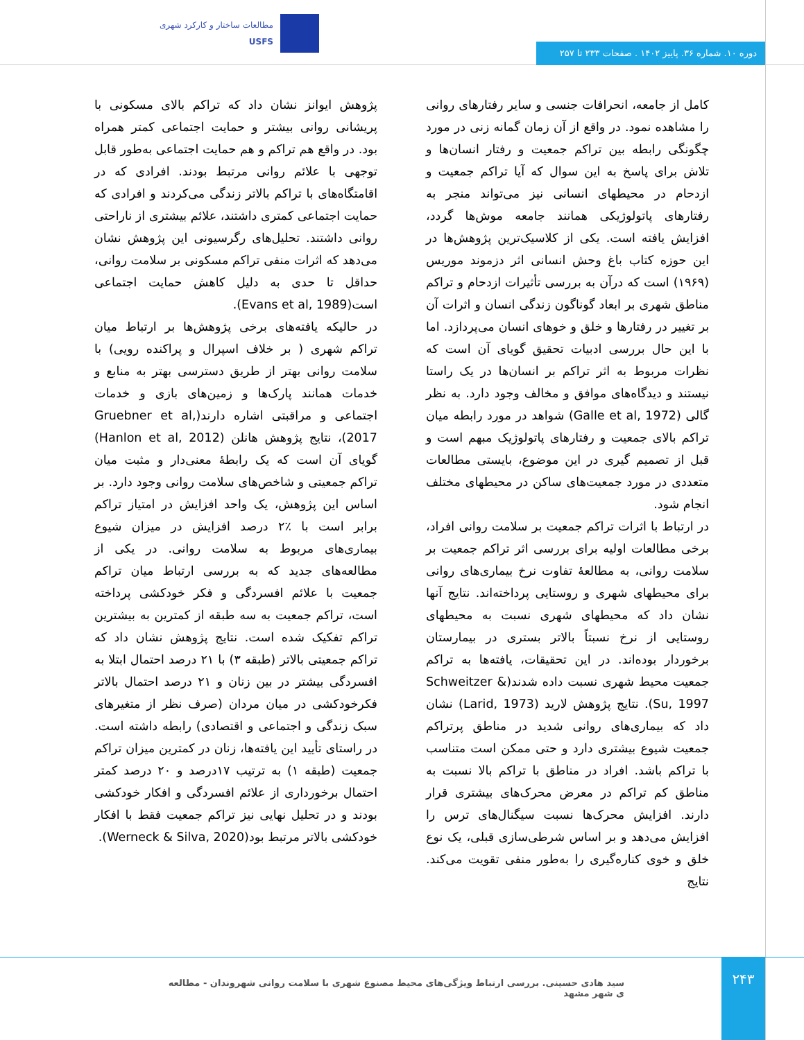مطالعات ساختار و کارکرد شهری
USFS
دوره ۱۰. شماره ۳۶. پاییز ۱۴۰۲ . صفحات ۲۳۳ تا ۲۵۷
کامل از جامعه، انحرافات جنسی و سایر رفتارهای روانی را مشاهده نمود. در واقع از آن زمان گمانه زنی در مورد چگونگی رابطه بین تراکم جمعیت و رفتار انسان‌ها و تلاش برای پاسخ به این سوال که آیا تراکم جمعیت و ازدحام در محیطهای انسانی نیز می‌تواند منجر به رفتارهای پاتولوژیکی همانند جامعه موش‌ها گردد، افزایش یافته است. یکی از کلاسیک‌ترین پژوهش‌ها در این حوزه کتاب باغ وحش انسانی اثر دزموند موریس (۱۹۶۹) است که درآن به بررسی تأثیرات ازدحام و تراکم مناطق شهری بر ابعاد گوناگون زندگی انسان و اثرات آن بر تغییر در رفتارها و خلق و خوهای انسان می‌پردازد. اما با این حال بررسی ادبیات تحقیق گویای آن است که نظرات مربوط به اثر تراکم بر انسان‌ها در یک راستا نیستند و دیدگاه‌های موافق و مخالف وجود دارد. به نظر گالی (Galle et al, 1972) شواهد در مورد رابطه میان تراکم بالای جمعیت و رفتارهای پاتولوژیک مبهم است و قبل از تصمیم گیری در این موضوع، بایستی مطالعات متعددی در مورد جمعیت‌های ساکن در محیطهای مختلف انجام شود.
در ارتباط با اثرات تراکم جمعیت بر سلامت روانی افراد، برخی مطالعات اولیه برای بررسی اثر تراکم جمعیت بر سلامت روانی، به مطالعهٔ تفاوت نرخ بیماری‌های روانی برای محیطهای شهری و روستایی پرداخته‌اند. نتایج آنها نشان داد که محیطهای شهری نسبت به محیطهای روستایی از نرخ نسبتاً بالاتر بستری در بیمارستان برخوردار بوده‌اند. در این تحقیقات، یافته‌ها به تراکم جمعیت محیط شهری نسبت داده شدند(Schweitzer & Su, 1997). نتایج پژوهش لارید (Larid, 1973) نشان داد که بیماری‌های روانی شدید در مناطق پرتراکم جمعیت شیوع بیشتری دارد و حتی ممکن است متناسب با تراکم باشد. افراد در مناطق با تراکم بالا نسبت به مناطق کم تراکم در معرض محرک‌های بیشتری قرار دارند. افزایش محرک‌ها نسبت سیگنال‌های ترس را افزایش می‌دهد و بر اساس شرطی‌سازی قبلی، یک نوع خلق و خوی کناره‌گیری را به‌طور منفی تقویت می‌کند. نتایج
پژوهش ایوانز نشان داد که تراکم بالای مسکونی با پریشانی روانی بیشتر و حمایت اجتماعی کمتر همراه بود. در واقع هم تراکم و هم حمایت اجتماعی به‌طور قابل توجهی با علائم روانی مرتبط بودند. افرادی که در اقامتگاه‌های با تراکم بالاتر زندگی می‌کردند و افرادی که حمایت اجتماعی کمتری داشتند، علائم بیشتری از ناراحتی روانی داشتند. تحلیل‌های رگرسیونی این پژوهش نشان می‌دهد که اثرات منفی تراکم مسکونی بر سلامت روانی، حداقل تا حدی به دلیل کاهش حمایت اجتماعی است(Evans et al, 1989).
در حالیکه یافته‌های برخی پژوهش‌ها بر ارتباط میان تراکم شهری ( بر خلاف اسپرال و پراکنده رویی) با سلامت روانی بهتر از طریق دسترسی بهتر به منابع و خدمات همانند پارک‌ها و زمین‌های بازی و خدمات اجتماعی و مراقبتی اشاره دارند(Gruebner et al, 2017)، نتایج پژوهش هانلن (Hanlon et al, 2012) گویای آن است که یک رابطهٔ معنی‌دار و مثبت میان تراکم جمعیتی و شاخص‌های سلامت روانی وجود دارد. بر اساس این پژوهش، یک واحد افزایش در امتیاز تراکم برابر است با ٪۲ درصد افزایش در میزان شیوع بیماری‌های مربوط به سلامت روانی. در یکی از مطالعه‌های جدید که به بررسی ارتباط میان تراکم جمعیت با علائم افسردگی و فکر خودکشی پرداخته است، تراکم جمعیت به سه طبقه از کمترین به بیشترین تراکم تفکیک شده است. نتایج پژوهش نشان داد که تراکم جمعیتی بالاتر (طبقه ۳) با ۲۱ درصد احتمال ابتلا به افسردگی بیشتر در بین زنان و ۲۱ درصد احتمال بالاتر فکرخودکشی در میان مردان (صرف نظر از متغیرهای سبک زندگی و اجتماعی و اقتصادی) رابطه داشته است. در راستای تأیید این یافته‌ها، زنان در کمترین میزان تراکم جمعیت (طبقه ۱) به ترتیب ۱۷درصد و ۲۰ درصد کمتر احتمال برخورداری از علائم افسردگی و افکار خودکشی بودند و در تحلیل نهایی نیز تراکم جمعیت فقط با افکار خودکشی بالاتر مرتبط بود(Werneck & Silva, 2020).
۲۴۳
سید هادی حسینی. بررسی ارتباط ویژگی‌های محیط مصنوع شهری با سلامت روانی شهروندان - مطالعه ی شهر مشهد